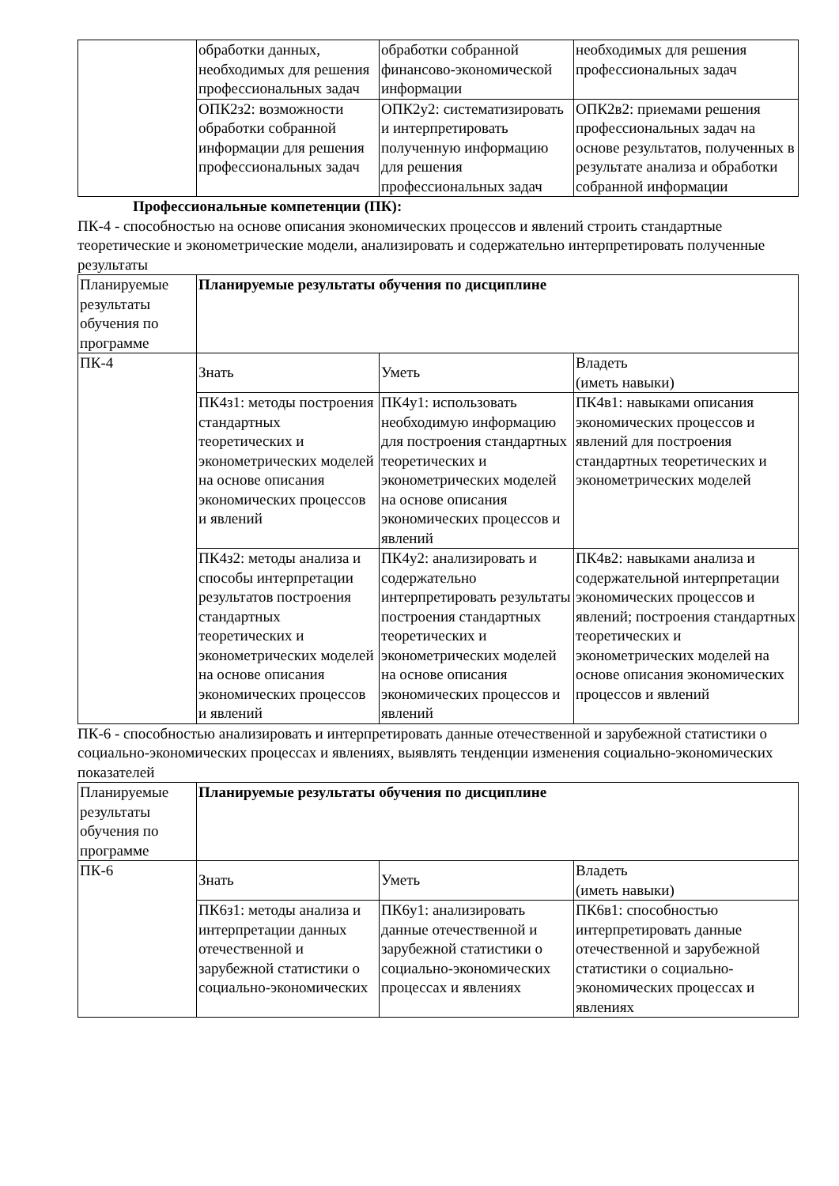| | обработки данных, необходимых для решения профессиональных задач | обработки собранной финансово-экономической информации | необходимых для решения профессиональных задач |
| | ОПК2з2: возможности обработки собранной информации для решения профессиональных задач | ОПК2у2: систематизировать и интерпретировать полученную информацию для решения профессиональных задач | ОПК2в2: приемами решения профессиональных задач на основе результатов, полученных в результате анализа и обработки собранной информации |
Профессиональные компетенции (ПК):
ПК-4 - способностью на основе описания экономических процессов и явлений строить стандартные теоретические и эконометрические модели, анализировать и содержательно интерпретировать полученные результаты
| Планируемые результаты обучения по программе | Планируемые результаты обучения по дисциплине | | |
| ПК-4 | Знать | Уметь | Владеть (иметь навыки) |
| | ПК4з1: методы построения стандартных теоретических и эконометрических моделей на основе описания экономических процессов и явлений | ПК4у1: использовать необходимую информацию для построения стандартных теоретических и эконометрических моделей на основе описания экономических процессов и явлений | ПК4в1: навыками описания экономических процессов и явлений для построения стандартных теоретических и эконометрических моделей |
| | ПК4з2: методы анализа и способы интерпретации результатов построения стандартных теоретических и эконометрических моделей на основе описания экономических процессов и явлений | ПК4у2: анализировать и содержательно интерпретировать результаты построения стандартных теоретических и эконометрических моделей на основе описания экономических процессов и явлений | ПК4в2: навыками анализа и содержательной интерпретации экономических процессов и явлений; построения стандартных теоретических и эконометрических моделей на основе описания экономических процессов и явлений |
ПК-6 - способностью анализировать и интерпретировать данные отечественной и зарубежной статистики о социально-экономических процессах и явлениях, выявлять тенденции изменения социально-экономических показателей
| Планируемые результаты обучения по программе | Планируемые результаты обучения по дисциплине | | |
| ПК-6 | Знать | Уметь | Владеть (иметь навыки) |
| | ПК6з1: методы анализа и интерпретации данных отечественной и зарубежной статистики о социально-экономических | ПК6у1: анализировать данные отечественной и зарубежной статистики о социально-экономических процессах и явлениях | ПК6в1: способностью интерпретировать данные отечественной и зарубежной статистики о социально-экономических процессах и явлениях |